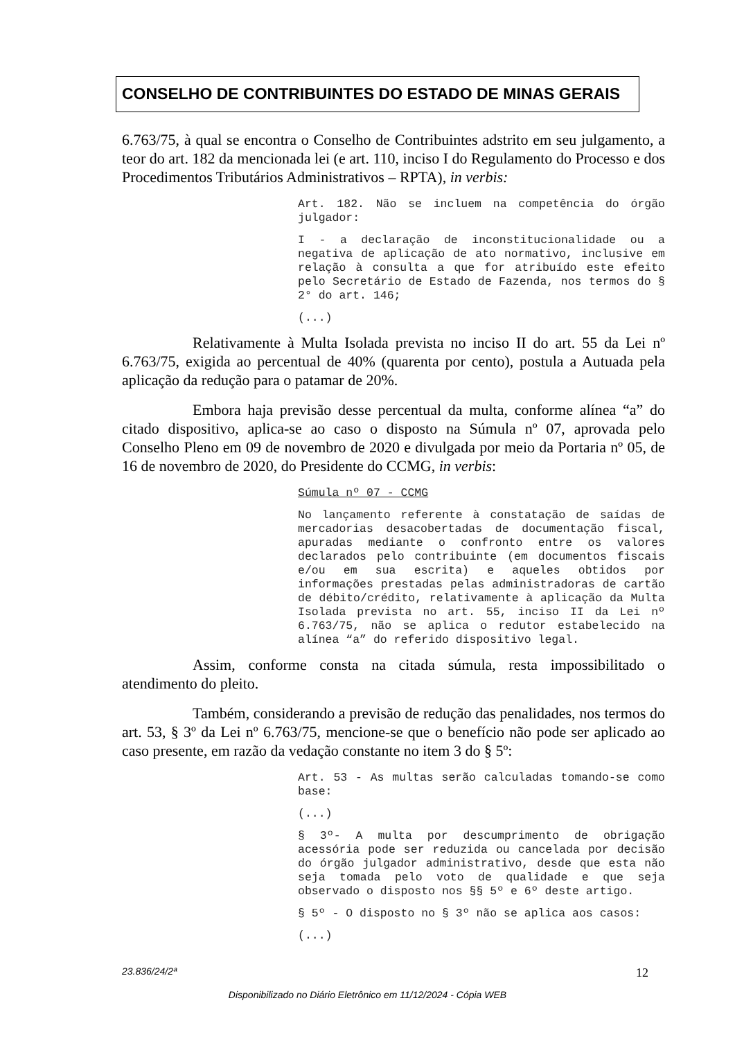CONSELHO DE CONTRIBUINTES DO ESTADO DE MINAS GERAIS
6.763/75, à qual se encontra o Conselho de Contribuintes adstrito em seu julgamento, a teor do art. 182 da mencionada lei (e art. 110, inciso I do Regulamento do Processo e dos Procedimentos Tributários Administrativos – RPTA), in verbis:
Art. 182. Não se incluem na competência do órgão julgador:
I - a declaração de inconstitucionalidade ou a negativa de aplicação de ato normativo, inclusive em relação à consulta a que for atribuído este efeito pelo Secretário de Estado de Fazenda, nos termos do § 2° do art. 146;
(...)
Relativamente à Multa Isolada prevista no inciso II do art. 55 da Lei nº 6.763/75, exigida ao percentual de 40% (quarenta por cento), postula a Autuada pela aplicação da redução para o patamar de 20%.
Embora haja previsão desse percentual da multa, conforme alínea “a” do citado dispositivo, aplica-se ao caso o disposto na Súmula nº 07, aprovada pelo Conselho Pleno em 09 de novembro de 2020 e divulgada por meio da Portaria nº 05, de 16 de novembro de 2020, do Presidente do CCMG, in verbis:
Súmula nº 07 - CCMG
No lançamento referente à constatação de saídas de mercadorias desacobertadas de documentação fiscal, apuradas mediante o confronto entre os valores declarados pelo contribuinte (em documentos fiscais e/ou em sua escrita) e aqueles obtidos por informações prestadas pelas administradoras de cartão de débito/crédito, relativamente à aplicação da Multa Isolada prevista no art. 55, inciso II da Lei nº 6.763/75, não se aplica o redutor estabelecido na alínea “a” do referido dispositivo legal.
Assim, conforme consta na citada súmula, resta impossibilitado o atendimento do pleito.
Também, considerando a previsão de redução das penalidades, nos termos do art. 53, § 3º da Lei nº 6.763/75, mencione-se que o benefício não pode ser aplicado ao caso presente, em razão da vedação constante no item 3 do § 5º:
Art. 53 - As multas serão calculadas tomando-se como base:
(...)
§ 3º- A multa por descumprimento de obrigação acessória pode ser reduzida ou cancelada por decisão do órgão julgador administrativo, desde que esta não seja tomada pelo voto de qualidade e que seja observado o disposto nos §§ 5º e 6º deste artigo.
§ 5º - O disposto no § 3º não se aplica aos casos:
(...)
23.836/24/2ª 12
Disponibilizado no Diário Eletrônico em 11/12/2024 - Cópia WEB